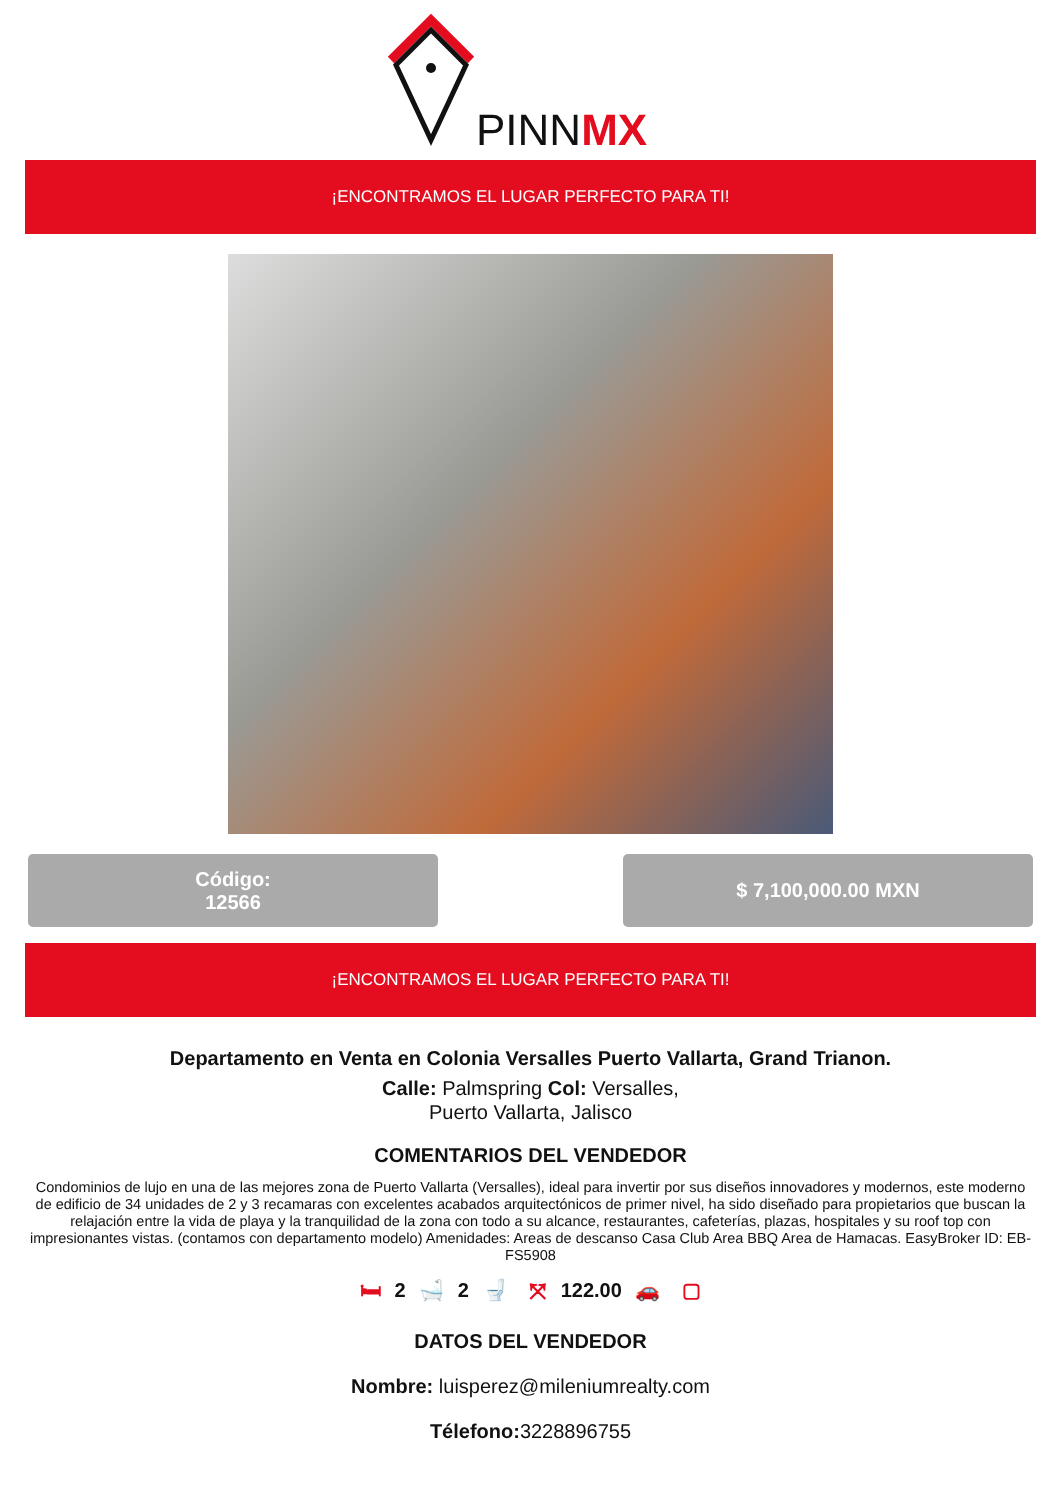PINNMX
¡ENCONTRAMOS EL LUGAR PERFECTO PARA TI!
Código:
12566
$ 7,100,000.00 MXN
¡ENCONTRAMOS EL LUGAR PERFECTO PARA TI!
Departamento en Venta en Colonia Versalles Puerto Vallarta, Grand Trianon.
Calle: Palmspring Col: Versalles,
Puerto Vallarta, Jalisco
COMENTARIOS DEL VENDEDOR
Condominios de lujo en una de las mejores zona de Puerto Vallarta (Versalles), ideal para invertir por sus diseños innovadores y modernos, este moderno de edificio de 34 unidades de 2 y 3 recamaras con excelentes acabados arquitectónicos de primer nivel, ha sido diseñado para propietarios que buscan la relajación entre la vida de playa y la tranquilidad de la zona con todo a su alcance, restaurantes, cafeterías, plazas, hospitales y su roof top con impresionantes vistas. (contamos con departamento modelo) Amenidades: Areas de descanso Casa Club Area BBQ Area de Hamacas. EasyBroker ID: EB-FS5908
🛏 2 🛁 2 🚽 ⤧ 122.00 🚗 ▢
DATOS DEL VENDEDOR
Nombre: luisperez@mileniumrealty.com
Télefono: 3228896755